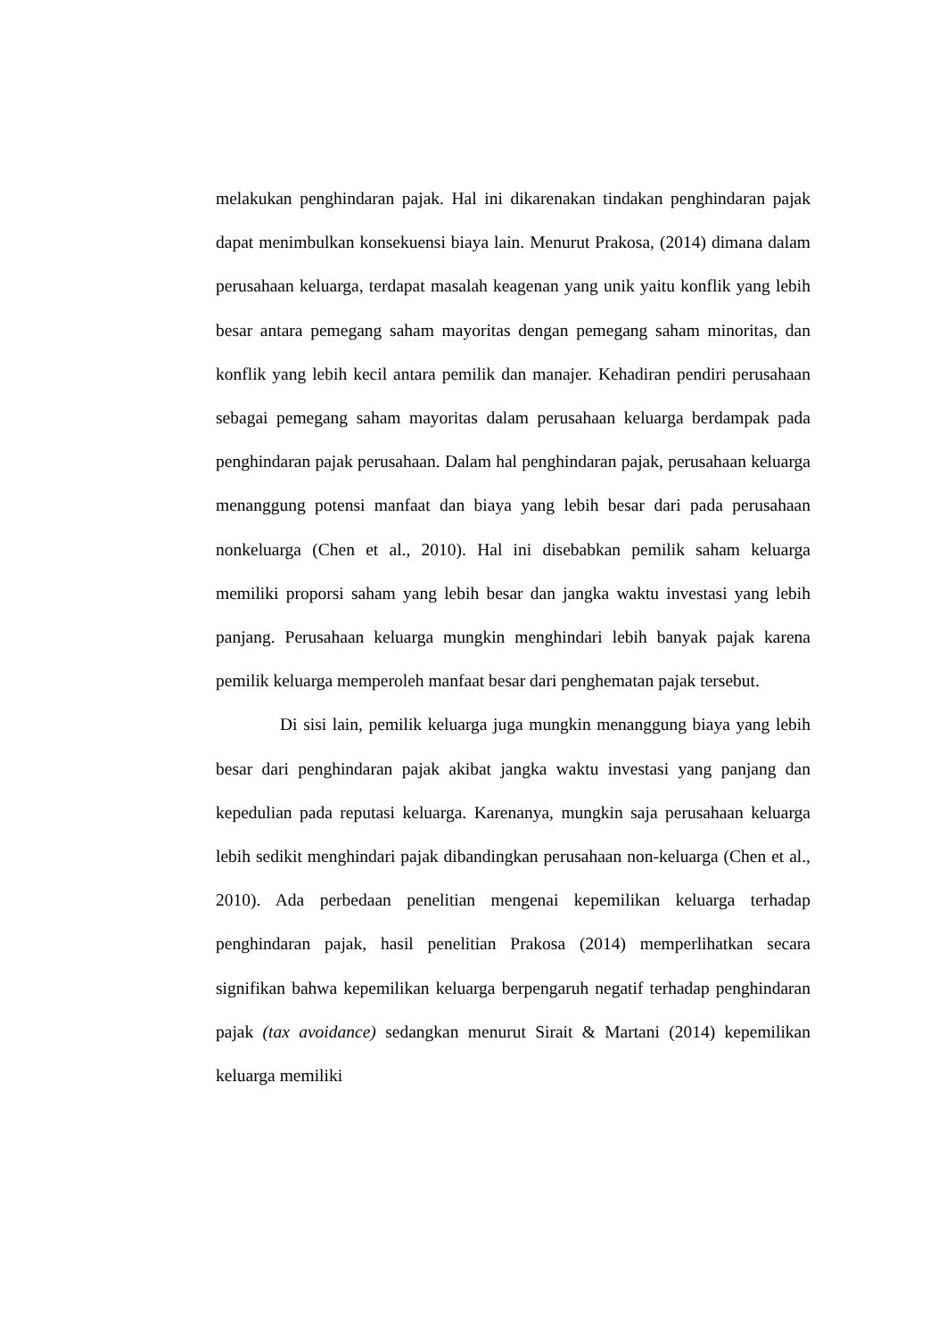melakukan penghindaran pajak. Hal ini dikarenakan tindakan penghindaran pajak dapat menimbulkan konsekuensi biaya lain. Menurut Prakosa, (2014) dimana dalam perusahaan keluarga, terdapat masalah keagenan yang unik yaitu konflik yang lebih besar antara pemegang saham mayoritas dengan pemegang saham minoritas, dan konflik yang lebih kecil antara pemilik dan manajer. Kehadiran pendiri perusahaan sebagai pemegang saham mayoritas dalam perusahaan keluarga berdampak pada penghindaran pajak perusahaan. Dalam hal penghindaran pajak, perusahaan keluarga menanggung potensi manfaat dan biaya yang lebih besar dari pada perusahaan nonkeluarga (Chen et al., 2010). Hal ini disebabkan pemilik saham keluarga memiliki proporsi saham yang lebih besar dan jangka waktu investasi yang lebih panjang. Perusahaan keluarga mungkin menghindari lebih banyak pajak karena pemilik keluarga memperoleh manfaat besar dari penghematan pajak tersebut.
Di sisi lain, pemilik keluarga juga mungkin menanggung biaya yang lebih besar dari penghindaran pajak akibat jangka waktu investasi yang panjang dan kepedulian pada reputasi keluarga. Karenanya, mungkin saja perusahaan keluarga lebih sedikit menghindari pajak dibandingkan perusahaan non-keluarga (Chen et al., 2010). Ada perbedaan penelitian mengenai kepemilikan keluarga terhadap penghindaran pajak, hasil penelitian Prakosa (2014) memperlihatkan secara signifikan bahwa kepemilikan keluarga berpengaruh negatif terhadap penghindaran pajak (tax avoidance) sedangkan menurut Sirait & Martani (2014) kepemilikan keluarga memiliki